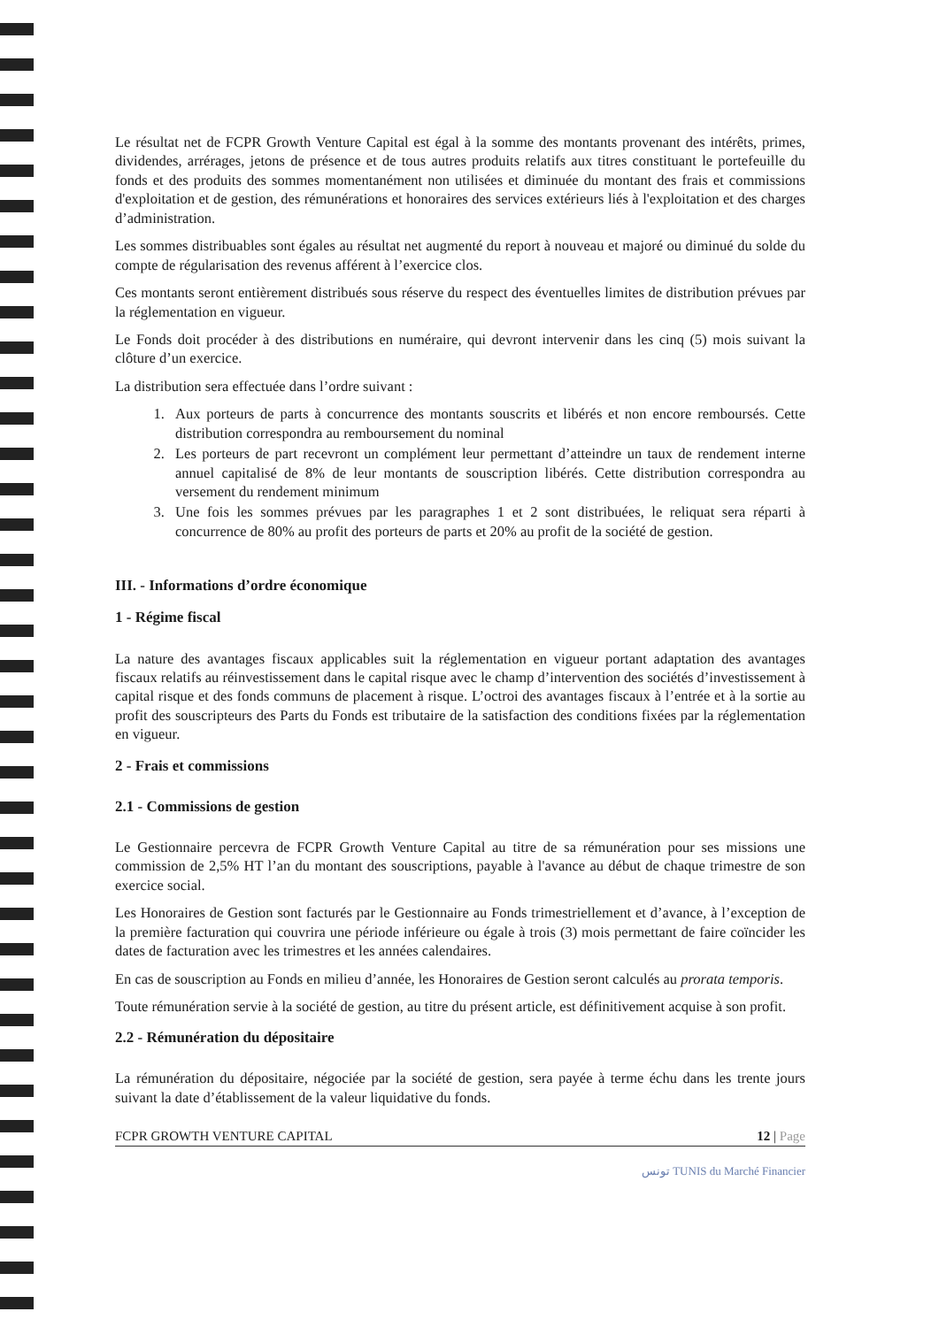Le résultat net de FCPR Growth Venture Capital est égal à la somme des montants provenant des intérêts, primes, dividendes, arrérages, jetons de présence et de tous autres produits relatifs aux titres constituant le portefeuille du fonds et des produits des sommes momentanément non utilisées et diminuée du montant des frais et commissions d'exploitation et de gestion, des rémunérations et honoraires des services extérieurs liés à l'exploitation et des charges d’administration.
Les sommes distribuables sont égales au résultat net augmenté du report à nouveau et majoré ou diminué du solde du compte de régularisation des revenus afférent à l’exercice clos.
Ces montants seront entièrement distribués sous réserve du respect des éventuelles limites de distribution prévues par la réglementation en vigueur.
Le Fonds doit procéder à des distributions en numéraire, qui devront intervenir dans les cinq (5) mois suivant la clôture d’un exercice.
La distribution sera effectuée dans l’ordre suivant :
1. Aux porteurs de parts à concurrence des montants souscrits et libérés et non encore remboursés. Cette distribution correspondra au remboursement du nominal
2. Les porteurs de part recevront un complément leur permettant d’atteindre un taux de rendement interne annuel capitalisé de 8% de leur montants de souscription libérés. Cette distribution correspondra au versement du rendement minimum
3. Une fois les sommes prévues par les paragraphes 1 et 2 sont distribuées, le reliquat sera réparti à concurrence de 80% au profit des porteurs de parts et 20% au profit de la société de gestion.
III. - Informations d’ordre économique
1 - Régime fiscal
La nature des avantages fiscaux applicables suit la réglementation en vigueur portant adaptation des avantages fiscaux relatifs au réinvestissement dans le capital risque avec le champ d’intervention des sociétés d’investissement à capital risque et des fonds communs de placement à risque. L’octroi des avantages fiscaux à l’entrée et à la sortie au profit des souscripteurs des Parts du Fonds est tributaire de la satisfaction des conditions fixées par la réglementation en vigueur.
2 - Frais et commissions
2.1 - Commissions de gestion
Le Gestionnaire percevra de FCPR Growth Venture Capital au titre de sa rémunération pour ses missions une commission de 2,5% HT l’an du montant des souscriptions, payable à l'avance au début de chaque trimestre de son exercice social.
Les Honoraires de Gestion sont facturés par le Gestionnaire au Fonds trimestriellement et d’avance, à l’exception de la première facturation qui couvrira une période inférieure ou égale à trois (3) mois permettant de faire coïncider les dates de facturation avec les trimestres et les années calendaires.
En cas de souscription au Fonds en milieu d’année, les Honoraires de Gestion seront calculés au prorata temporis.
Toute rémunération servie à la société de gestion, au titre du présent article, est définitivement acquise à son profit.
2.2 - Rémunération du dépositaire
La rémunération du dépositaire, négociée par la société de gestion, sera payée à terme échu dans les trente jours suivant la date d’établissement de la valeur liquidative du fonds.
FCPR GROWTH VENTURE CAPITAL 12 | Page
تونس TUNIS du Marché Financier